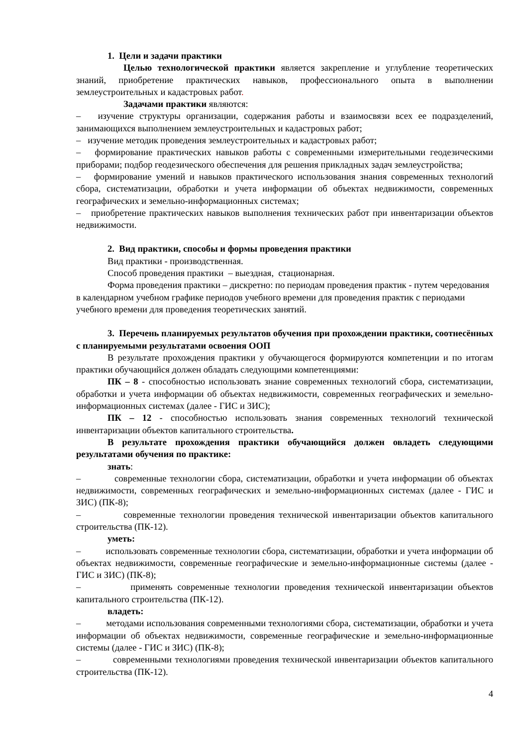1. Цели и задачи практики
Целью технологической практики является закрепление и углубление теоретических знаний, приобретение практических навыков, профессионального опыта в выполнении землеустроительных и кадастровых работ.
Задачами практики являются:
– изучение структуры организации, содержания работы и взаимосвязи всех ее подразделений, занимающихся выполнением землеустроительных и кадастровых работ;
– изучение методик проведения землеустроительных и кадастровых работ;
– формирование практических навыков работы с современными измерительными геодезическими приборами; подбор геодезического обеспечения для решения прикладных задач землеустройства;
– формирование умений и навыков практического использования знания современных технологий сбора, систематизации, обработки и учета информации об объектах недвижимости, современных географических и земельно-информационных системах;
– приобретение практических навыков выполнения технических работ при инвентаризации объектов недвижимости.
2. Вид практики, способы и формы проведения практики
Вид практики - производственная.
Способ проведения практики – выездная, стационарная.
Форма проведения практики – дискретно: по периодам проведения практик - путем чередования в календарном учебном графике периодов учебного времени для проведения практик с периодами учебного времени для проведения теоретических занятий.
3. Перечень планируемых результатов обучения при прохождении практики, соотнесённых с планируемыми результатами освоения ООП
В результате прохождения практики у обучающегося формируются компетенции и по итогам практики обучающийся должен обладать следующими компетенциями:
ПК – 8 - способностью использовать знание современных технологий сбора, систематизации, обработки и учета информации об объектах недвижимости, современных географических и земельно-информационных системах (далее - ГИС и ЗИС);
ПК – 12 - способностью использовать знания современных технологий технической инвентаризации объектов капитального строительства.
В результате прохождения практики обучающийся должен овладеть следующими результатами обучения по практике:
знать:
– современные технологии сбора, систематизации, обработки и учета информации об объектах недвижимости, современных географических и земельно-информационных системах (далее - ГИС и ЗИС) (ПК-8);
– современные технологии проведения технической инвентаризации объектов капитального строительства (ПК-12).
уметь:
– использовать современные технологии сбора, систематизации, обработки и учета информации об объектах недвижимости, современные географические и земельно-информационные системы (далее - ГИС и ЗИС) (ПК-8);
– применять современные технологии проведения технической инвентаризации объектов капитального строительства (ПК-12).
владеть:
– методами использования современными технологиями сбора, систематизации, обработки и учета информации об объектах недвижимости, современные географические и земельно-информационные системы (далее - ГИС и ЗИС) (ПК-8);
– современными технологиями проведения технической инвентаризации объектов капитального строительства (ПК-12).
4